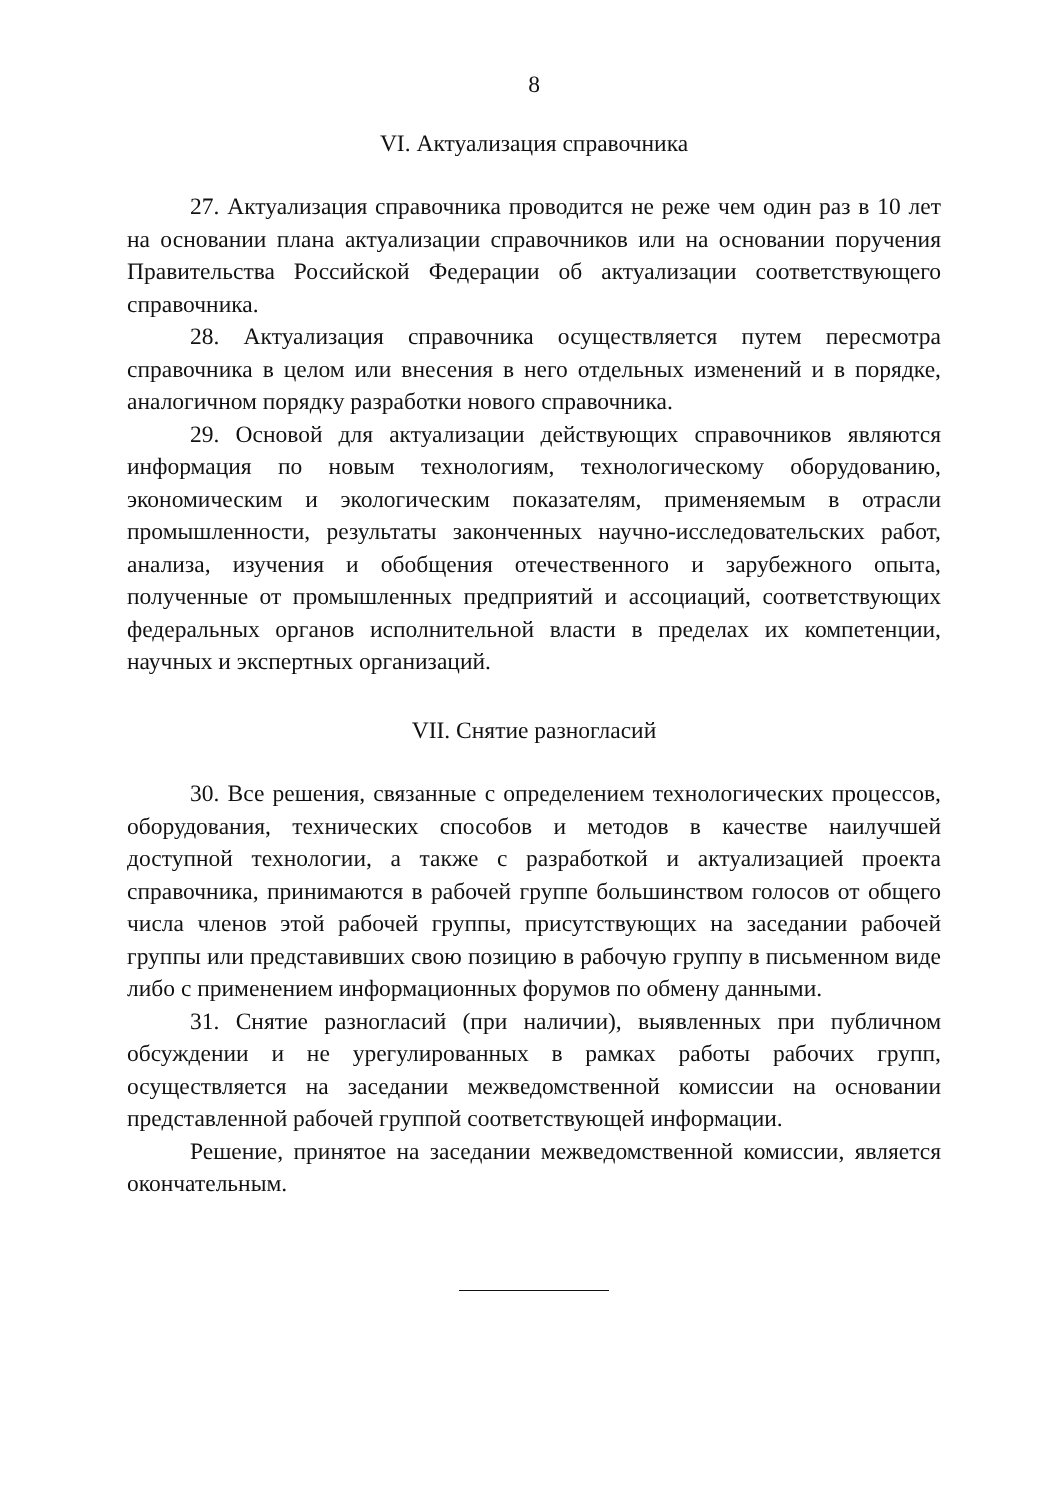8
VI. Актуализация справочника
27. Актуализация справочника проводится не реже чем один раз в 10 лет на основании плана актуализации справочников или на основании поручения Правительства Российской Федерации об актуализации соответствующего справочника.
28. Актуализация справочника осуществляется путем пересмотра справочника в целом или внесения в него отдельных изменений и в порядке, аналогичном порядку разработки нового справочника.
29. Основой для актуализации действующих справочников являются информация по новым технологиям, технологическому оборудованию, экономическим и экологическим показателям, применяемым в отрасли промышленности, результаты законченных научно-исследовательских работ, анализа, изучения и обобщения отечественного и зарубежного опыта, полученные от промышленных предприятий и ассоциаций, соответствующих федеральных органов исполнительной власти в пределах их компетенции, научных и экспертных организаций.
VII. Снятие разногласий
30. Все решения, связанные с определением технологических процессов, оборудования, технических способов и методов в качестве наилучшей доступной технологии, а также с разработкой и актуализацией проекта справочника, принимаются в рабочей группе большинством голосов от общего числа членов этой рабочей группы, присутствующих на заседании рабочей группы или представивших свою позицию в рабочую группу в письменном виде либо с применением информационных форумов по обмену данными.
31. Снятие разногласий (при наличии), выявленных при публичном обсуждении и не урегулированных в рамках работы рабочих групп, осуществляется на заседании межведомственной комиссии на основании представленной рабочей группой соответствующей информации.
Решение, принятое на заседании межведомственной комиссии, является окончательным.